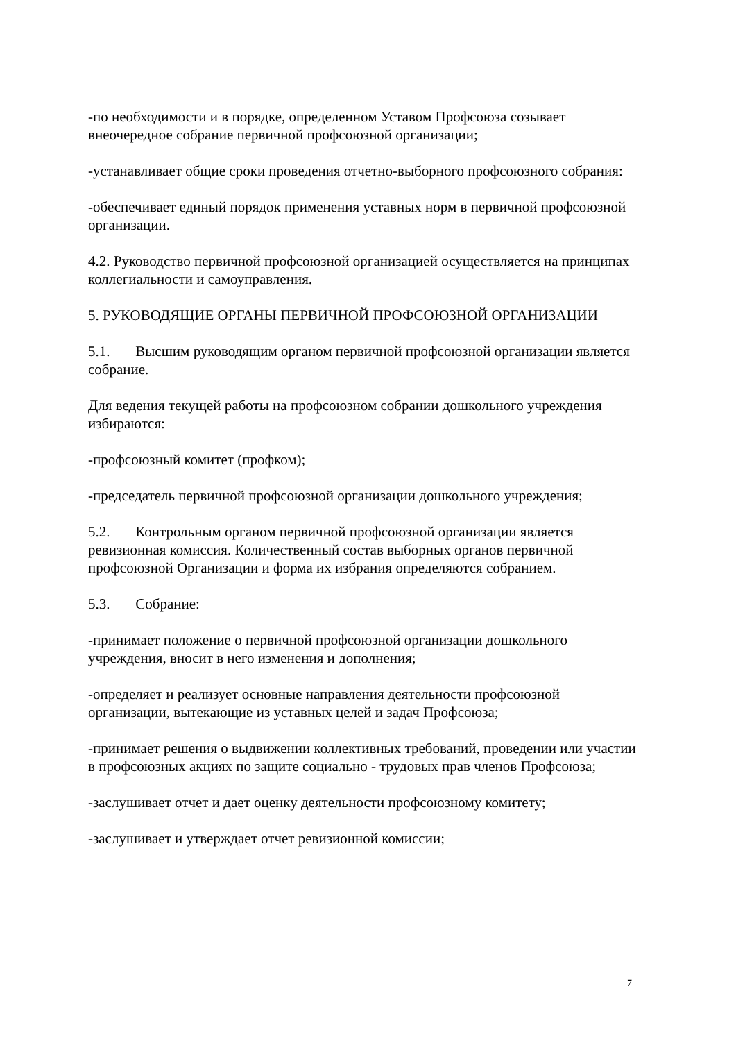-по необходимости и в порядке, определенном Уставом Профсоюза созывает внеочередное собрание первичной профсоюзной организации;
-устанавливает общие сроки проведения отчетно-выборного профсоюзного собрания:
-обеспечивает единый порядок применения уставных норм в первичной профсоюзной организации.
4.2. Руководство первичной профсоюзной организацией осуществляется на принципах коллегиальности и самоуправления.
5. РУКОВОДЯЩИЕ ОРГАНЫ ПЕРВИЧНОЙ ПРОФСОЮЗНОЙ ОРГАНИЗАЦИИ
5.1. Высшим руководящим органом первичной профсоюзной организации является собрание.
Для ведения текущей работы на профсоюзном собрании дошкольного учреждения избираются:
-профсоюзный комитет (профком);
-председатель первичной профсоюзной организации дошкольного учреждения;
5.2. Контрольным органом первичной профсоюзной организации является ревизионная комиссия. Количественный состав выборных органов первичной профсоюзной Организации и форма их избрания определяются собранием.
5.3. Собрание:
-принимает положение о первичной профсоюзной организации дошкольного учреждения, вносит в него изменения и дополнения;
-определяет и реализует основные направления деятельности профсоюзной организации, вытекающие из уставных целей и задач Профсоюза;
-принимает решения о выдвижении коллективных требований, проведении или участии в профсоюзных акциях по защите социально - трудовых прав членов Профсоюза;
-заслушивает отчет и дает оценку деятельности профсоюзному комитету;
-заслушивает и утверждает отчет ревизионной комиссии;
7